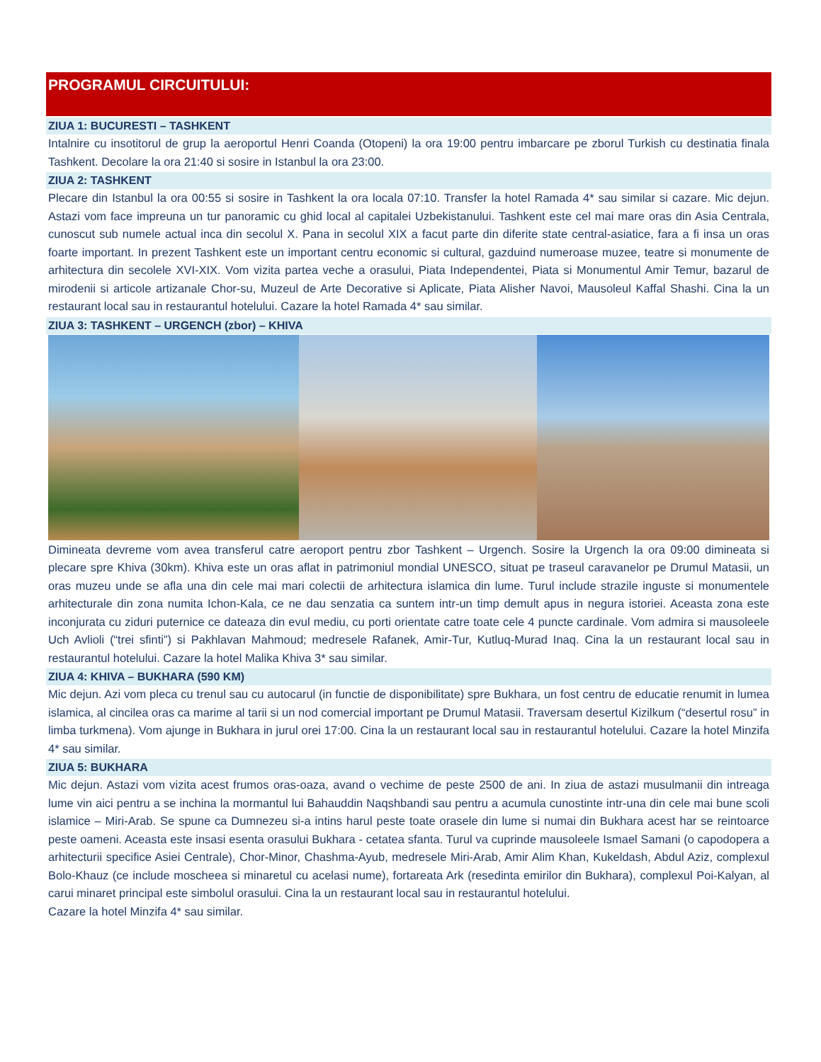PROGRAMUL CIRCUITULUI:
ZIUA 1: BUCURESTI – TASHKENT
Intalnire cu insotitorul de grup la aeroportul Henri Coanda (Otopeni) la ora 19:00 pentru imbarcare pe zborul Turkish cu destinatia finala Tashkent. Decolare la ora 21:40 si sosire in Istanbul la ora 23:00.
ZIUA 2: TASHKENT
Plecare din Istanbul la ora 00:55 si sosire in Tashkent la ora locala 07:10. Transfer la hotel Ramada 4* sau similar si cazare. Mic dejun. Astazi vom face impreuna un tur panoramic cu ghid local al capitalei Uzbekistanului. Tashkent este cel mai mare oras din Asia Centrala, cunoscut sub numele actual inca din secolul X. Pana in secolul XIX a facut parte din diferite state central-asiatice, fara a fi insa un oras foarte important. In prezent Tashkent este un important centru economic si cultural, gazduind numeroase muzee, teatre si monumente de arhitectura din secolele XVI-XIX. Vom vizita partea veche a orasului, Piata Independentei, Piata si Monumentul Amir Temur, bazarul de mirodenii si articole artizanale Chor-su, Muzeul de Arte Decorative si Aplicate, Piata Alisher Navoi, Mausoleul Kaffal Shashi. Cina la un restaurant local sau in restaurantul hotelului. Cazare la hotel Ramada 4* sau similar.
ZIUA 3: TASHKENT – URGENCH (zbor) – KHIVA
Dimineata devreme vom avea transferul catre aeroport pentru zbor Tashkent – Urgench. Sosire la Urgench la ora 09:00 dimineata si plecare spre Khiva (30km). Khiva este un oras aflat in patrimoniul mondial UNESCO, situat pe traseul caravanelor pe Drumul Matasii, un oras muzeu unde se afla una din cele mai mari colectii de arhitectura islamica din lume. Turul include strazile inguste si monumentele arhitecturale din zona numita Ichon-Kala, ce ne dau senzatia ca suntem intr-un timp demult apus in negura istoriei. Aceasta zona este inconjurata cu ziduri puternice ce dateaza din evul mediu, cu porti orientate catre toate cele 4 puncte cardinale. Vom admira si mausoleele Uch Avlioli (“trei sfinti”) si Pakhlavan Mahmoud; medresele Rafanek, Amir-Tur, Kutluq-Murad Inaq. Cina la un restaurant local sau in restaurantul hotelului. Cazare la hotel Malika Khiva 3* sau similar.
ZIUA 4: KHIVA – BUKHARA (590 KM)
Mic dejun. Azi vom pleca cu trenul sau cu autocarul (in functie de disponibilitate) spre Bukhara, un fost centru de educatie renumit in lumea islamica, al cincilea oras ca marime al tarii si un nod comercial important pe Drumul Matasii. Traversam desertul Kizilkum (“desertul rosu” in limba turkmena). Vom ajunge in Bukhara in jurul orei 17:00. Cina la un restaurant local sau in restaurantul hotelului. Cazare la hotel Minzifa 4* sau similar.
ZIUA 5: BUKHARA
Mic dejun. Astazi vom vizita acest frumos oras-oaza, avand o vechime de peste 2500 de ani. In ziua de astazi musulmanii din intreaga lume vin aici pentru a se inchina la mormantul lui Bahauddin Naqshbandi sau pentru a acumula cunostinte intr-una din cele mai bune scoli islamice – Miri-Arab. Se spune ca Dumnezeu si-a intins harul peste toate orasele din lume si numai din Bukhara acest har se reintoarce peste oameni. Aceasta este insasi esenta orasului Bukhara - cetatea sfanta. Turul va cuprinde mausoleele Ismael Samani (o capodopera a arhitecturii specifice Asiei Centrale), Chor-Minor, Chashma-Ayub, medresele Miri-Arab, Amir Alim Khan, Kukeldash, Abdul Aziz, complexul Bolo-Khauz (ce include moscheea si minaretul cu acelasi nume), fortareata Ark (resedinta emirilor din Bukhara), complexul Poi-Kalyan, al carui minaret principal este simbolul orasului. Cina la un restaurant local sau in restaurantul hotelului.
Cazare la hotel Minzifa 4* sau similar.